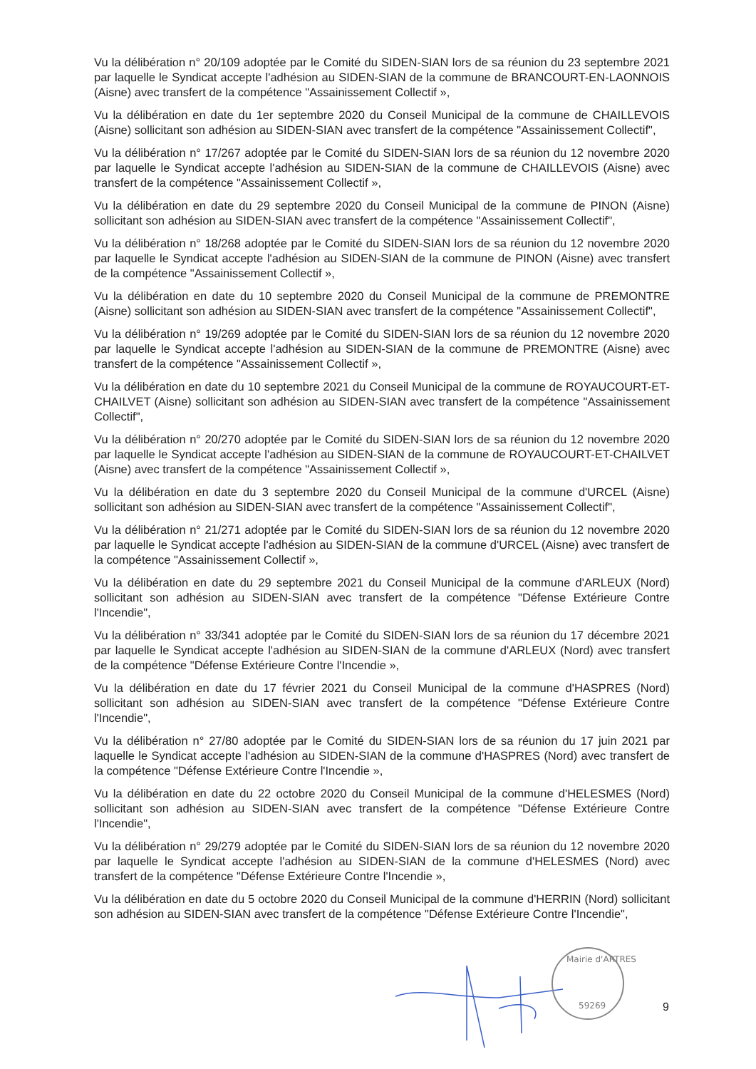Vu la délibération n° 20/109 adoptée par le Comité du SIDEN-SIAN lors de sa réunion du 23 septembre 2021 par laquelle le Syndicat accepte l'adhésion au SIDEN-SIAN de la commune de BRANCOURT-EN-LAONNOIS (Aisne) avec transfert de la compétence "Assainissement Collectif »,
Vu la délibération en date du 1er septembre 2020 du Conseil Municipal de la commune de CHAILLEVOIS (Aisne) sollicitant son adhésion au SIDEN-SIAN avec transfert de la compétence "Assainissement Collectif",
Vu la délibération n° 17/267 adoptée par le Comité du SIDEN-SIAN lors de sa réunion du 12 novembre 2020 par laquelle le Syndicat accepte l'adhésion au SIDEN-SIAN de la commune de CHAILLEVOIS (Aisne) avec transfert de la compétence "Assainissement Collectif »,
Vu la délibération en date du 29 septembre 2020 du Conseil Municipal de la commune de PINON (Aisne) sollicitant son adhésion au SIDEN-SIAN avec transfert de la compétence "Assainissement Collectif",
Vu la délibération n° 18/268 adoptée par le Comité du SIDEN-SIAN lors de sa réunion du 12 novembre 2020 par laquelle le Syndicat accepte l'adhésion au SIDEN-SIAN de la commune de PINON (Aisne) avec transfert de la compétence "Assainissement Collectif »,
Vu la délibération en date du 10 septembre 2020 du Conseil Municipal de la commune de PREMONTRE (Aisne) sollicitant son adhésion au SIDEN-SIAN avec transfert de la compétence "Assainissement Collectif",
Vu la délibération n° 19/269 adoptée par le Comité du SIDEN-SIAN lors de sa réunion du 12 novembre 2020 par laquelle le Syndicat accepte l'adhésion au SIDEN-SIAN de la commune de PREMONTRE (Aisne) avec transfert de la compétence "Assainissement Collectif »,
Vu la délibération en date du 10 septembre 2021 du Conseil Municipal de la commune de ROYAUCOURT-ET-CHAILVET (Aisne) sollicitant son adhésion au SIDEN-SIAN avec transfert de la compétence "Assainissement Collectif",
Vu la délibération n° 20/270 adoptée par le Comité du SIDEN-SIAN lors de sa réunion du 12 novembre 2020 par laquelle le Syndicat accepte l'adhésion au SIDEN-SIAN de la commune de ROYAUCOURT-ET-CHAILVET (Aisne) avec transfert de la compétence "Assainissement Collectif »,
Vu la délibération en date du 3 septembre 2020 du Conseil Municipal de la commune d'URCEL (Aisne) sollicitant son adhésion au SIDEN-SIAN avec transfert de la compétence "Assainissement Collectif",
Vu la délibération n° 21/271 adoptée par le Comité du SIDEN-SIAN lors de sa réunion du 12 novembre 2020 par laquelle le Syndicat accepte l'adhésion au SIDEN-SIAN de la commune d'URCEL (Aisne) avec transfert de la compétence "Assainissement Collectif »,
Vu la délibération en date du 29 septembre 2021 du Conseil Municipal de la commune d'ARLEUX (Nord) sollicitant son adhésion au SIDEN-SIAN avec transfert de la compétence "Défense Extérieure Contre l'Incendie",
Vu la délibération n° 33/341 adoptée par le Comité du SIDEN-SIAN lors de sa réunion du 17 décembre 2021 par laquelle le Syndicat accepte l'adhésion au SIDEN-SIAN de la commune d'ARLEUX (Nord) avec transfert de la compétence "Défense Extérieure Contre l'Incendie »,
Vu la délibération en date du 17 février 2021 du Conseil Municipal de la commune d'HASPRES (Nord) sollicitant son adhésion au SIDEN-SIAN avec transfert de la compétence "Défense Extérieure Contre l'Incendie",
Vu la délibération n° 27/80 adoptée par le Comité du SIDEN-SIAN lors de sa réunion du 17 juin 2021 par laquelle le Syndicat accepte l'adhésion au SIDEN-SIAN de la commune d'HASPRES (Nord) avec transfert de la compétence "Défense Extérieure Contre l'Incendie »,
Vu la délibération en date du 22 octobre 2020 du Conseil Municipal de la commune d'HELESMES (Nord) sollicitant son adhésion au SIDEN-SIAN avec transfert de la compétence "Défense Extérieure Contre l'Incendie",
Vu la délibération n° 29/279 adoptée par le Comité du SIDEN-SIAN lors de sa réunion du 12 novembre 2020 par laquelle le Syndicat accepte l'adhésion au SIDEN-SIAN de la commune d'HELESMES (Nord) avec transfert de la compétence "Défense Extérieure Contre l'Incendie »,
Vu la délibération en date du 5 octobre 2020 du Conseil Municipal de la commune d'HERRIN (Nord) sollicitant son adhésion au SIDEN-SIAN avec transfert de la compétence "Défense Extérieure Contre l'Incendie",
59269
Mairie d'ARTRES
9